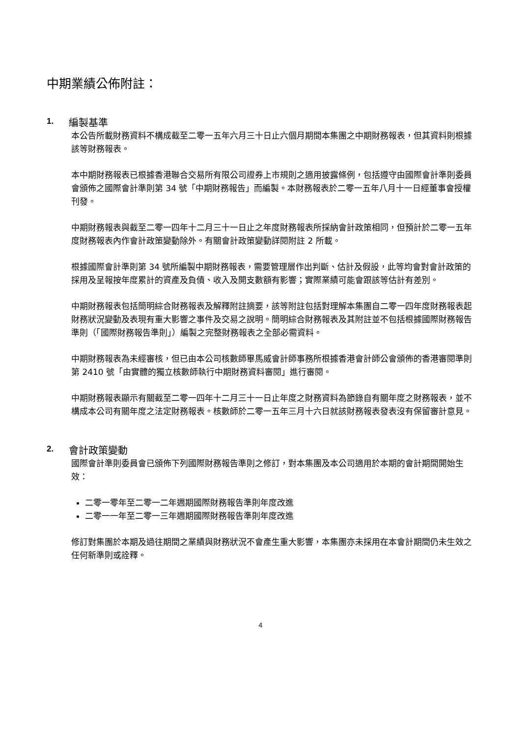中期業績公佈附註：
1. 編製基準
本公告所載財務資料不構成截至二零一五年六月三十日止六個月期間本集團之中期財務報表，但其資料則根據該等財務報表。
本中期財務報表已根據香港聯合交易所有限公司證券上市規則之適用披露條例，包括遵守由國際會計準則委員會頒佈之國際會計準則第 34 號「中期財務報告」而編製。本財務報表於二零一五年八月十一日經董事會授權刊發。
中期財務報表與截至二零一四年十二月三十一日止之年度財務報表所採納會計政策相同，但預計於二零一五年度財務報表內作會計政策變動除外。有關會計政策變動詳閱附註 2 所載。
根據國際會計準則第 34 號所編製中期財務報表，需要管理層作出判斷、估計及假設，此等均會對會計政策的採用及呈報按年度累計的資產及負債、收入及開支數額有影響；實際業績可能會跟該等估計有差別。
中期財務報表包括簡明綜合財務報表及解釋附註摘要，該等附註包括對理解本集團自二零一四年度財務報表起財務狀況變動及表現有重大影響之事件及交易之說明。簡明綜合財務報表及其附註並不包括根據國際財務報告準則（「國際財務報告準則」）編製之完整財務報表之全部必需資料。
中期財務報表為未經審核，但已由本公司核數師畢馬威會計師事務所根據香港會計師公會頒佈的香港審閱準則第 2410 號「由實體的獨立核數師執行中期財務資料審閱」進行審閱。
中期財務報表顯示有關截至二零一四年十二月三十一日止年度之財務資料為節錄自有關年度之財務報表，並不構成本公司有關年度之法定財務報表。核數師於二零一五年三月十六日就該財務報表發表沒有保留審計意見。
2. 會計政策變動
國際會計準則委員會已頒佈下列國際財務報告準則之修訂，對本集團及本公司適用於本期的會計期間開始生效：
二零一零年至二零一二年週期國際財務報告準則年度改進
二零一一年至二零一三年週期國際財務報告準則年度改進
修訂對集團於本期及過往期間之業績與財務狀況不會產生重大影響，本集團亦未採用在本會計期間仍未生效之任何新準則或詮釋。
4